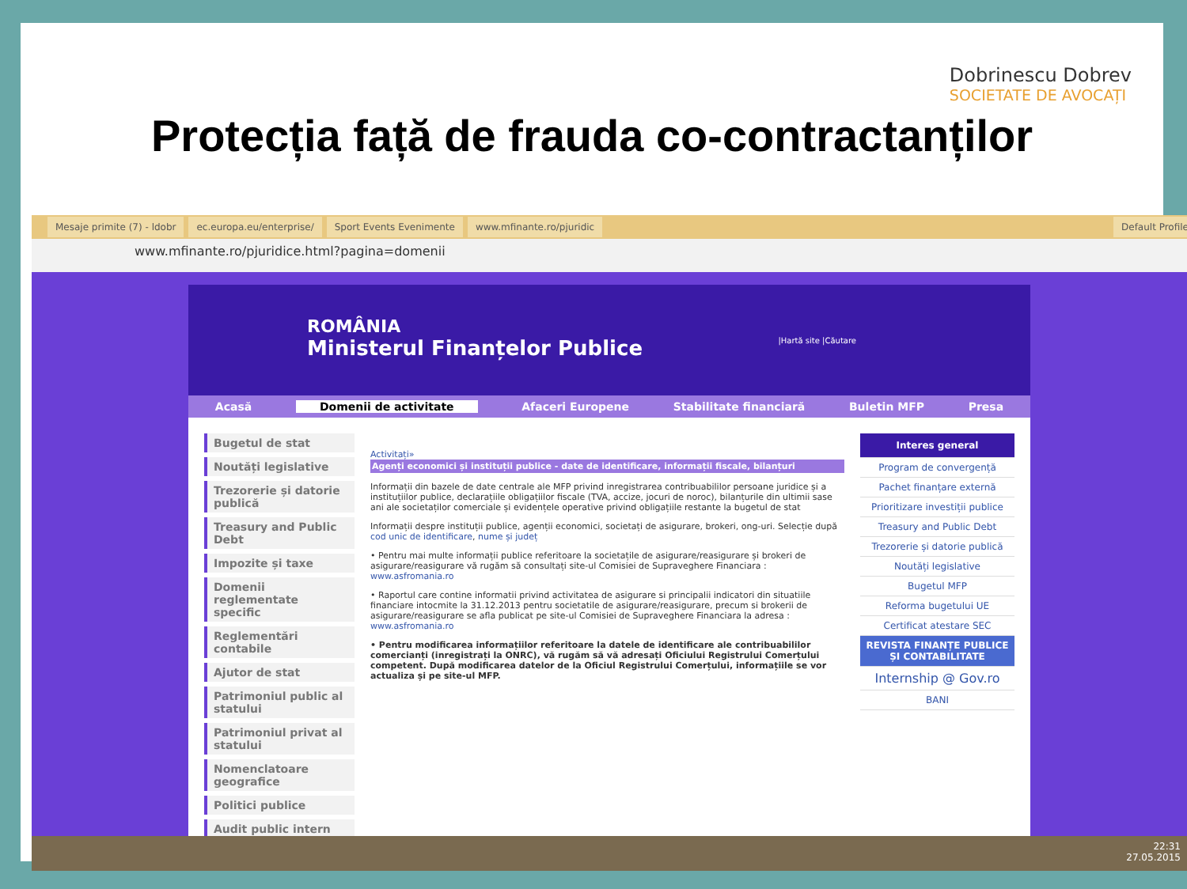Dobrinescu Dobrev
SOCIETATE DE AVOCAȚI
Protecția față de frauda co-contractanților
Mesaje primite (7) - ldobr ec.europa.eu/enterprise/ Sport Events Evenimente www.mfinante.ro/pjuridic Default Profile
www.mfinante.ro/pjuridice.html?pagina=domenii
ROMÂNIA
Ministerul Finanțelor Publice |Hartă site |Căutare
Acasă Domenii de activitate Afaceri Europene Stabilitate financiară Buletin MFP Presa
Bugetul de stat
Noutăți legislative
Trezorerie și datorie publică
Treasury and Public Debt
Impozite și taxe
Domenii reglementate specific
Reglementări contabile
Ajutor de stat
Patrimoniul public al statului
Patrimoniul privat al statului
Nomenclatoare geografice
Politici publice
Audit public intern
Activitați»
Agenți economici și instituții publice - date de identificare, informații fiscale, bilanțuri
Informații din bazele de date centrale ale MFP privind inregistrarea contribuabililor persoane juridice și a instituțiilor publice, declarațiile obligațiilor fiscale (TVA, accize, jocuri de noroc), bilanțurile din ultimii sase ani ale societaților comerciale și evidențele operative privind obligațiile restante la bugetul de stat
Informații despre instituții publice, agenții economici, societați de asigurare, brokeri, ong-uri. Selecție după cod unic de identificare, nume și județ
• Pentru mai multe informații publice referitoare la societațile de asigurare/reasigurare și brokeri de asigurare/reasigurare vă rugăm să consultați site-ul Comisiei de Supraveghere Financiara : www.asfromania.ro
• Raportul care contine informatii privind activitatea de asigurare si principalii indicatori din situatiile financiare intocmite la 31.12.2013 pentru societatile de asigurare/reasigurare, precum si brokerii de asigurare/reasigurare se afla publicat pe site-ul Comisiei de Supraveghere Financiara la adresa : www.asfromania.ro
• Pentru modificarea informațiilor referitoare la datele de identificare ale contribuabililor comercianți (inregistrați la ONRC), vă rugăm să vă adresați Oficiului Registrului Comerțului competent. După modificarea datelor de la Oficiul Registrului Comerțului, informațiile se vor actualiza și pe site-ul MFP.
Interes general
Program de convergență
Pachet finanțare externă
Prioritizare investiții publice
Treasury and Public Debt
Trezorerie și datorie publică
Noutăți legislative
Bugetul MFP
Reforma bugetului UE
Certificat atestare SEC
REVISTA FINANȚE PUBLICE ȘI CONTABILITATE
Internship @ Gov.ro
BANI
22:31
27.05.2015